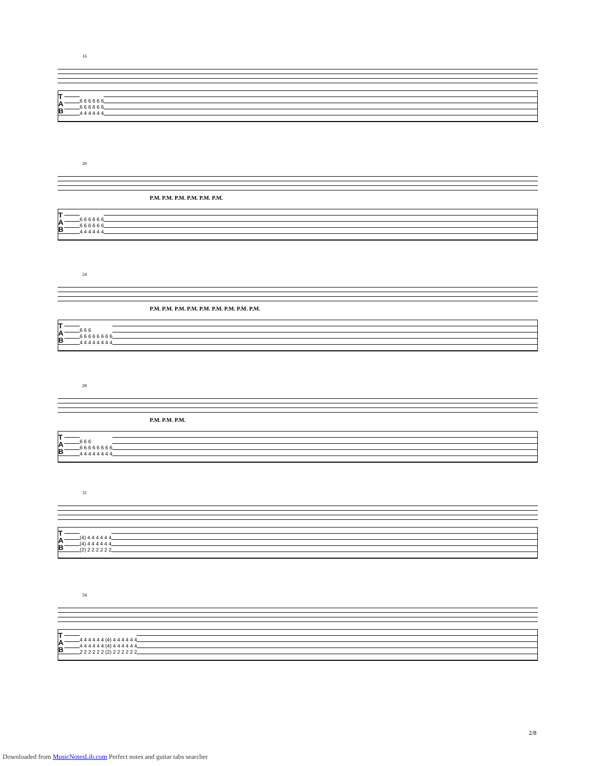16
T
A
B
6 6 6 6 6 6 6 6 6 6 6 6 4 4 4 4 4 4
20
P.M. P.M. P.M. P.M. P.M. P.M.
T
A
B
6 6 6 6 6 6 6 6 6 6 6 6 4 4 4 4 4 4
24
P.M. P.M. P.M. P.M. P.M. P.M. P.M. P.M. P.M.
T
A
B
6 6 6 6 6 6 6 6 6 6 6 4 4 4 4 4 4 4 4
28
P.M. P.M. P.M.
T
A
B
6 6 6 6 6 6 6 6 6 6 6 4 4 4 4 4 4 4 4
31
T
A
B
(4) 4 4 4 4 4 4 (4) 4 4 4 4 4 4 (2) 2 2 2 2 2 2
34
T
A
B
4 4 4 4 4 4 (4) 4 4 4 4 4 4 4 4 4 4 4 4 (4) 4 4 4 4 4 4 2 2 2 2 2 2 (2) 2 2 2 2 2 2
2/8
Downloaded from MusicNotesLib.com Perfect notes and guitar tabs searcher